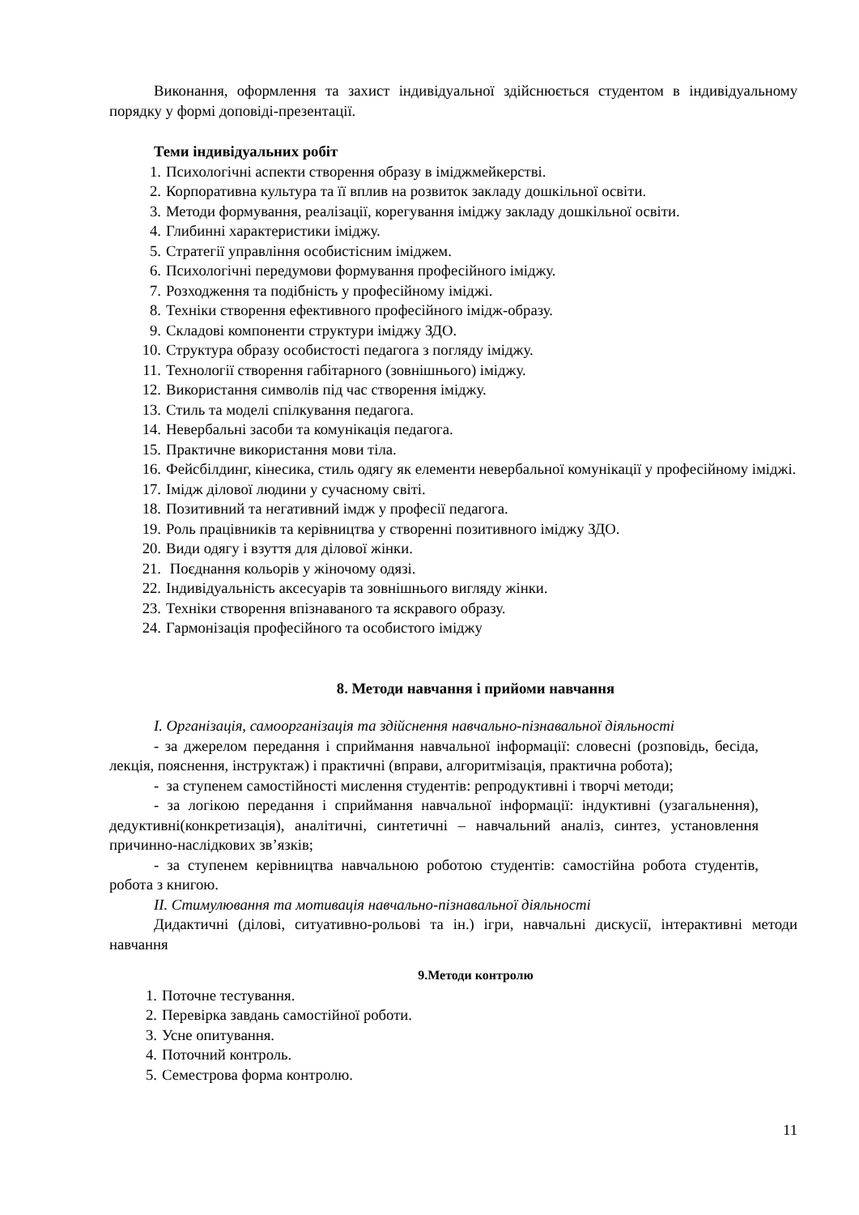Виконання, оформлення та захист індивідуальної здійснюється студентом в індивідуальному порядку у формі доповіді-презентації.
Теми індивідуальних робіт
1. Психологічні аспекти створення образу в іміджмейкерстві.
2. Корпоративна культура та її вплив на розвиток закладу дошкільної освіти.
3. Методи формування, реалізації, корегування іміджу закладу дошкільної освіти.
4. Глибинні характеристики іміджу.
5. Стратегії управління особистісним іміджем.
6. Психологічні передумови формування професійного іміджу.
7. Розходження та подібність у професійному іміджі.
8. Техніки створення ефективного професійного імідж-образу.
9. Складові компоненти структури іміджу ЗДО.
10. Структура образу особистості педагога з погляду іміджу.
11. Технології створення габітарного (зовнішнього) іміджу.
12. Використання символів під час створення іміджу.
13. Стиль та моделі спілкування педагога.
14. Невербальні засоби та комунікація педагога.
15. Практичне використання мови тіла.
16. Фейсбілдинг, кінесика, стиль одягу як елементи невербальної комунікації у професійному іміджі.
17. Імідж ділової людини у сучасному світі.
18. Позитивний та негативний імдж у професії педагога.
19. Роль працівників та керівництва у створенні позитивного іміджу ЗДО.
20. Види одягу і взуття для ділової жінки.
21. Поєднання кольорів у жіночому одязі.
22. Індивідуальність аксесуарів та зовнішнього вигляду жінки.
23. Техніки створення впізнаваного та яскравого образу.
24. Гармонізація професійного та особистого іміджу
8. Методи навчання і прийоми навчання
І. Організація, самоорганізація та здійснення навчально-пізнавальної діяльності
- за джерелом передання і сприймання навчальної інформації: словесні (розповідь, бесіда, лекція, пояснення, інструктаж) і практичні (вправи, алгоритмізація, практична робота);
- за ступенем самостійності мислення студентів: репродуктивні і творчі методи;
- за логікою передання і сприймання навчальної інформації: індуктивні (узагальнення), дедуктивні(конкретизація), аналітичні, синтетичні – навчальний аналіз, синтез, установлення причинно-наслідкових зв’язків;
- за ступенем керівництва навчальною роботою студентів: самостійна робота студентів, робота з книгою.
ІІ. Стимулювання та мотивація навчально-пізнавальної діяльності
Дидактичні (ділові, ситуативно-рольові та ін.) ігри, навчальні дискусії, інтерактивні методи навчання
9.Методи контролю
1. Поточне тестування.
2. Перевірка завдань самостійної роботи.
3. Усне опитування.
4. Поточний контроль.
5. Семестрова форма контролю.
11